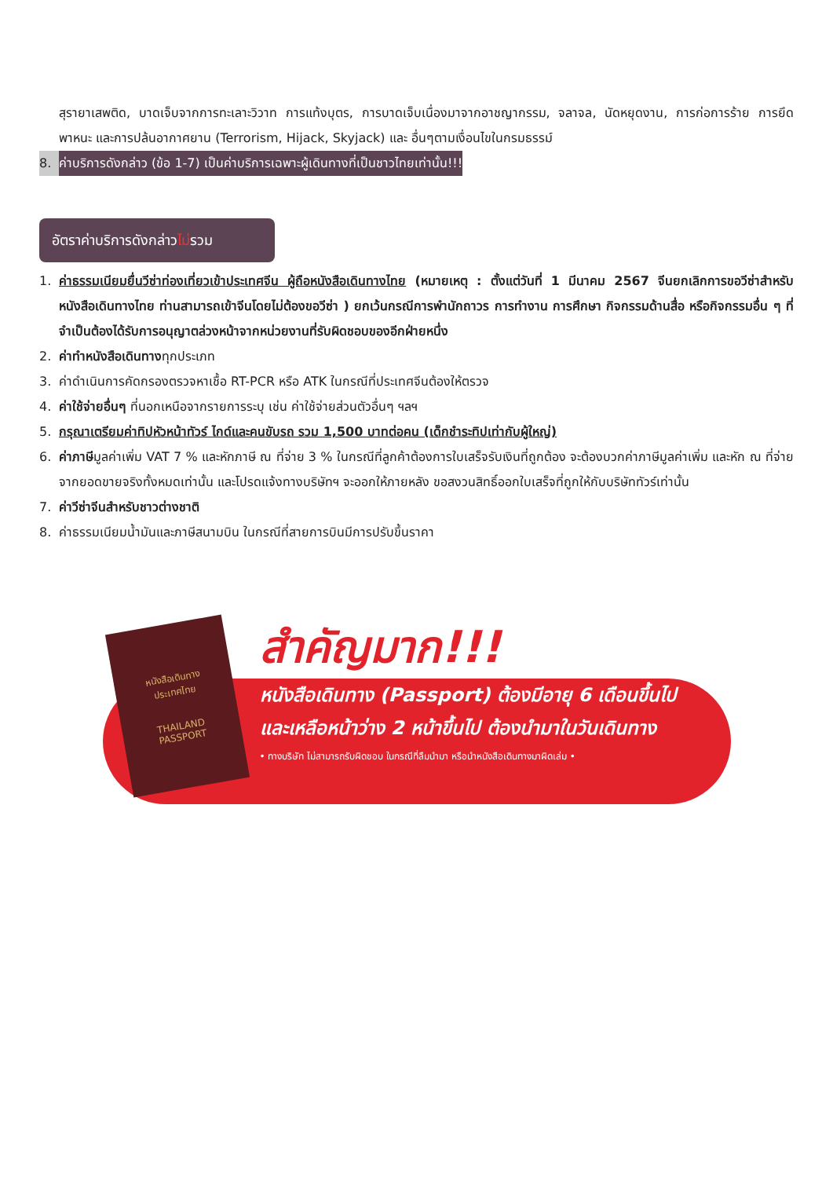สุรายาเสพติด, บาดเจ็บจากการทะเลาะวิวาท การแท้งบุตร, การบาดเจ็บเนื่องมาจากอาชญากรรม, จลาจล, นัดหยุดงาน, การก่อการร้าย การยึดพาหนะ และการปล้นอากาศยาน (Terrorism, Hijack, Skyjack) และ อื่นๆตามเงื่อนไขในกรมธรรม์
8. ค่าบริการดังกล่าว (ข้อ 1-7) เป็นค่าบริการเฉพาะผู้เดินทางที่เป็นชาวไทยเท่านั้น!!!
อัตราค่าบริการดังกล่าวไม่รวม
1. ค่าธรรมเนียมยื่นวีซ่าท่องเที่ยวเข้าประเทศจีน ผู้ถือหนังสือเดินทางไทย (หมายเหตุ : ตั้งแต่วันที่ 1 มีนาคม 2567 จีนยกเลิกการขอวีซ่าสำหรับหนังสือเดินทางไทย ท่านสามารถเข้าจีนโดยไม่ต้องขอวีซ่า ) ยกเว้นกรณีการพำนักถาวร การทำงาน การศึกษา กิจกรรมด้านสื่อ หรือกิจกรรมอื่น ๆ ที่จำเป็นต้องได้รับการอนุญาตล่วงหน้าจากหน่วยงานที่รับผิดชอบของอีกฝ่ายหนึ่ง
2. ค่าทำหนังสือเดินทางทุกประเภท
3. ค่าดำเนินการคัดกรองตรวจหาเชื้อ RT-PCR หรือ ATK ในกรณีที่ประเทศจีนต้องให้ตรวจ
4. ค่าใช้จ่ายอื่นๆ ที่นอกเหนือจากรายการระบุ เช่น ค่าใช้จ่ายส่วนตัวอื่นๆ ฯลฯ
5. กรุณาเตรียมค่าทิปหัวหน้าทัวร์ ไกด์และคนขับรถ รวม 1,500 บาทต่อคน (เด็กชำระทิปเท่ากับผู้ใหญ่)
6. ค่าภาษีมูลค่าเพิ่ม VAT 7 % และหักภาษี ณ ที่จ่าย 3 % ในกรณีที่ลูกค้าต้องการใบเสร็จรับเงินที่ถูกต้อง จะต้องบวกค่าภาษีมูลค่าเพิ่ม และหัก ณ ที่จ่าย จากยอดขายจริงทั้งหมดเท่านั้น และโปรดแจ้งทางบริษัทฯ จะออกให้ภายหลัง ขอสงวนสิทธิ์ออกใบเสร็จที่ถูกให้กับบริษัททัวร์เท่านั้น
7. ค่าวีซ่าจีนสำหรับชาวต่างชาติ
8. ค่าธรรมเนียมน้ำมันและภาษีสนามบิน ในกรณีที่สายการบินมีการปรับขึ้นราคา
หนังสือเดินทาง
ประเทศไทย
THAILAND
PASSPORT
สำคัญมาก!!!
หนังสือเดินทาง (Passport) ต้องมีอายุ 6 เดือนขึ้นไป
และเหลือหน้าว่าง 2 หน้าขึ้นไป ต้องนำมาในวันเดินทาง
• ทางบริษัท ไม่สามารถรับผิดชอบ ในกรณีที่ลืมนำมา หรือนำหนังสือเดินทางมาผิดเล่ม •